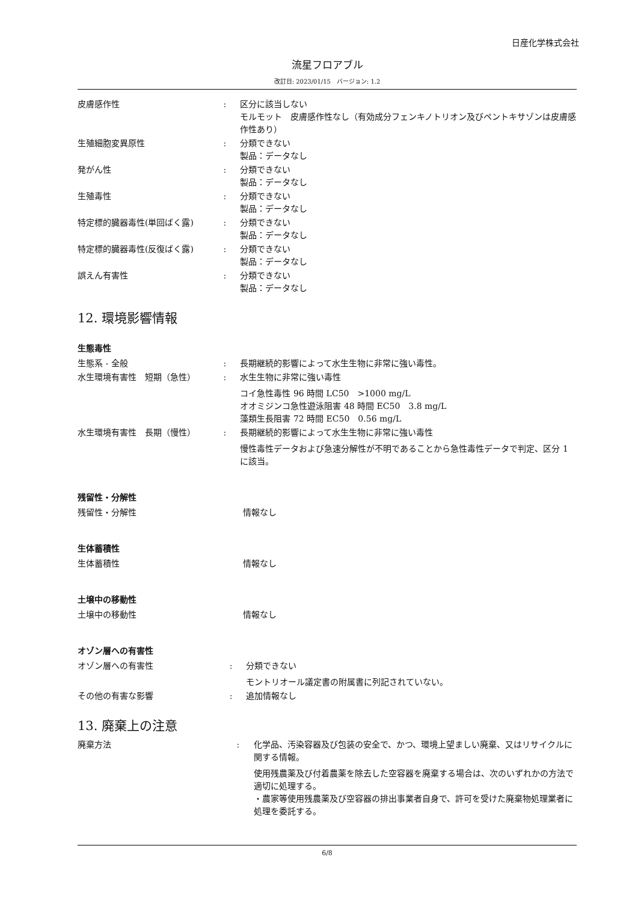日産化学株式会社
流星フロアブル
改訂日: 2023/01/15　バージョン: 1.2
皮膚感作性 : 区分に該当しない
モルモット　皮膚感作性なし（有効成分フェンキノトリオン及びペントキサゾンは皮膚感作性あり）
生殖細胞変異原性 : 分類できない
製品：データなし
発がん性 : 分類できない
製品：データなし
生殖毒性 : 分類できない
製品：データなし
特定標的臓器毒性(単回ばく露) : 分類できない
製品：データなし
特定標的臓器毒性(反復ばく露) : 分類できない
製品：データなし
誤えん有害性 : 分類できない
製品：データなし
12. 環境影響情報
生態毒性
生態系 - 全般 : 長期継続的影響によって水生生物に非常に強い毒性。
水生環境有害性　短期（急性） : 水生生物に非常に強い毒性
コイ急性毒性 96 時間 LC50　>1000 mg/L
オオミジンコ急性遊泳阻害 48 時間 EC50　3.8 mg/L
藻類生長阻害 72 時間 EC50　0.56 mg/L
水生環境有害性　長期（慢性） : 長期継続的影響によって水生生物に非常に強い毒性
慢性毒性データおよび急速分解性が不明であることから急性毒性データで判定、区分 1 に該当。
残留性・分解性
残留性・分解性 情報なし
生体蓄積性
生体蓄積性 情報なし
土壌中の移動性
土壌中の移動性 情報なし
オゾン層への有害性
オゾン層への有害性 : 分類できない
モントリオール議定書の附属書に列記されていない。
その他の有害な影響 : 追加情報なし
13. 廃棄上の注意
廃棄方法 : 化学品、汚染容器及び包装の安全で、かつ、環境上望ましい廃棄、又はリサイクルに関する情報。
使用残農薬及び付着農薬を除去した空容器を廃棄する場合は、次のいずれかの方法で適切に処理する。
・農家等使用残農薬及び空容器の排出事業者自身で、許可を受けた廃棄物処理業者に処理を委託する。
6/8